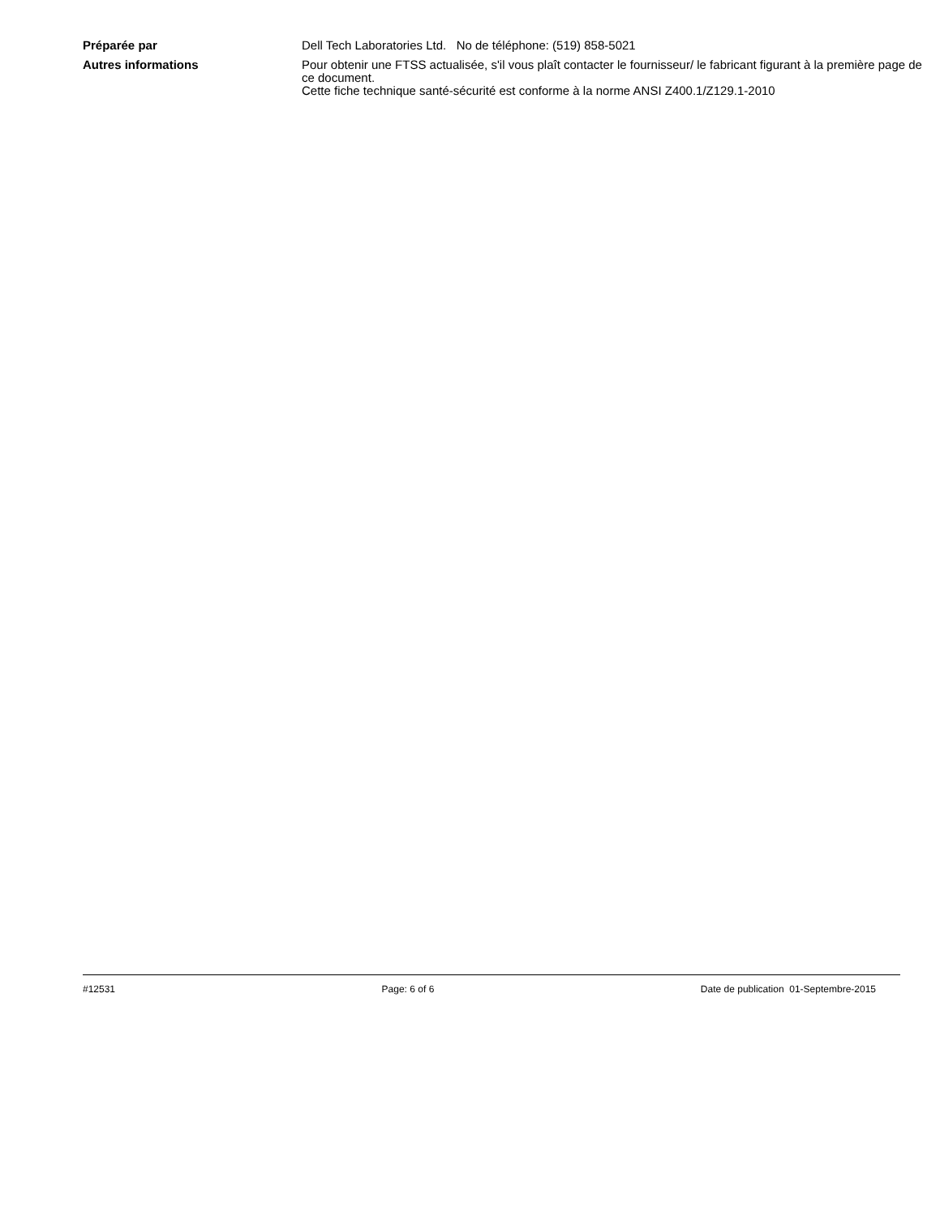Préparée par Dell Tech Laboratories Ltd. No de téléphone: (519) 858-5021
Autres informations Pour obtenir une FTSS actualisée, s'il vous plaît contacter le fournisseur/ le fabricant figurant à la première page de ce document.
Cette fiche technique santé-sécurité est conforme à la norme ANSI Z400.1/Z129.1-2010
#12531 Page: 6 of 6 Date de publication 01-Septembre-2015